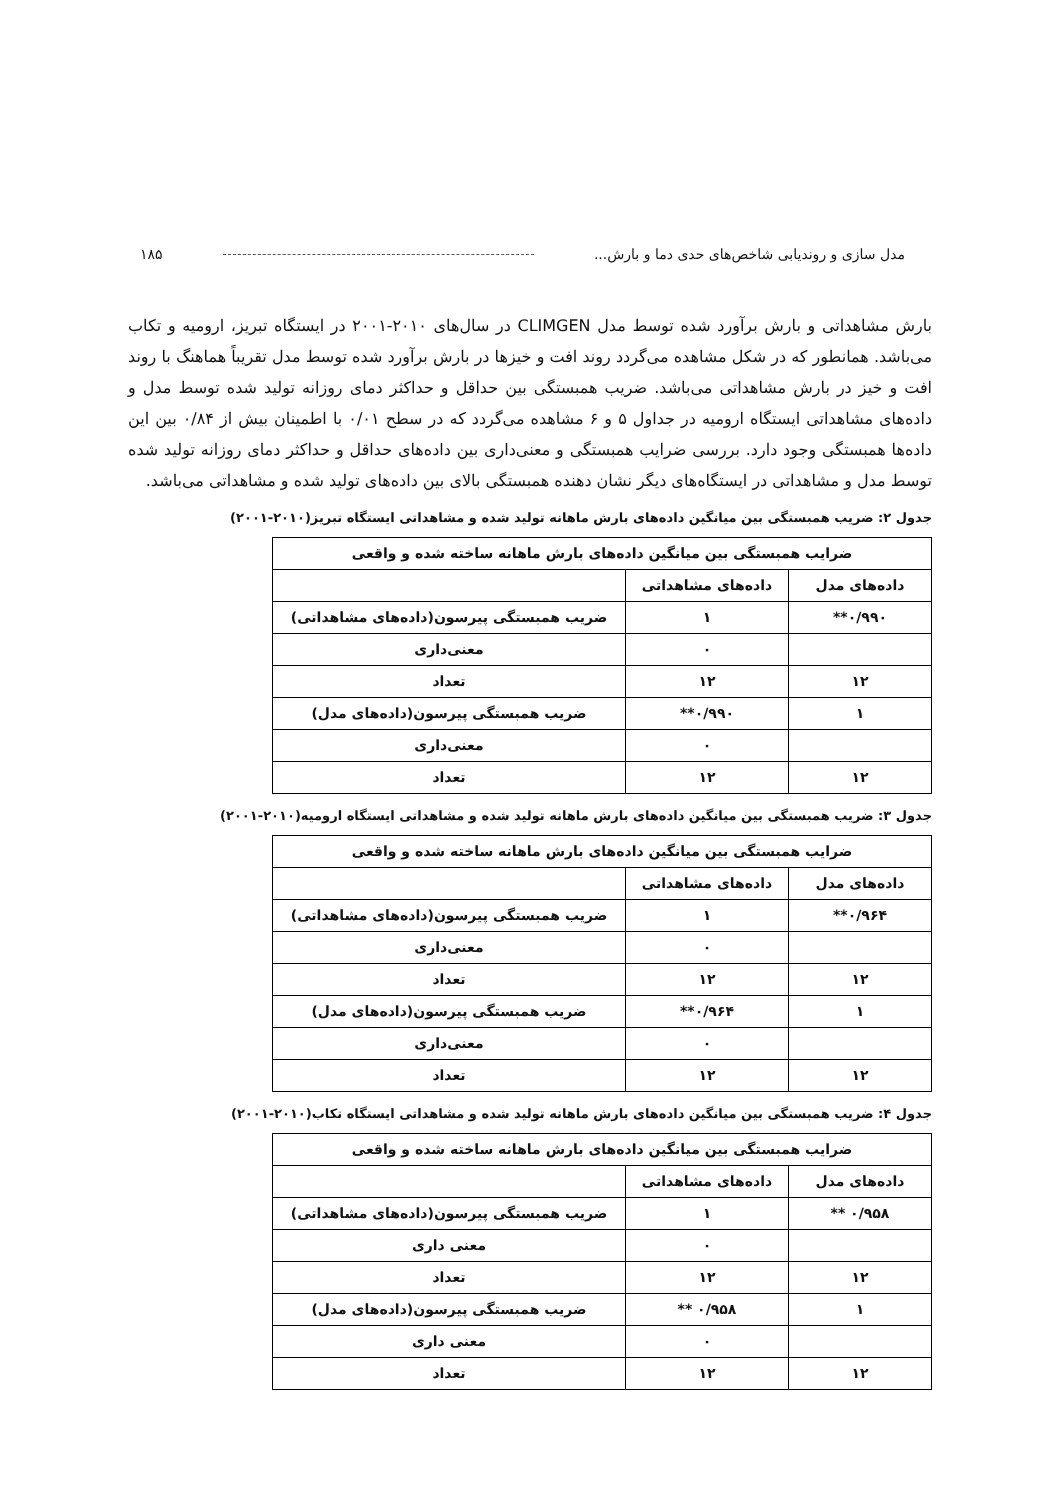مدل سازی و روندیابی شاخص‌های حدی دما و بارش... ۱۸۵
بارش مشاهداتی و بارش برآورد شده توسط مدل CLIMGEN در سال‌های ۲۰۱۰-۲۰۰۱ در ایستگاه تبریز، ارومیه و تکاب می‌باشد. همانطور که در شکل مشاهده می‌گردد روند افت و خیزها در بارش برآورد شده توسط مدل تقریباً هماهنگ با روند افت و خیز در بارش مشاهداتی می‌باشد. ضریب همبستگی بین حداقل و حداکثر دمای روزانه تولید شده توسط مدل و داده‌های مشاهداتی ایستگاه ارومیه در جداول ۵ و ۶ مشاهده می‌گردد که در سطح ۰/۰۱ با اطمینان بیش از ۰/۸۴ بین این داده‌ها همبستگی وجود دارد. بررسی ضرایب همبستگی و معنی‌داری بین داده‌های حداقل و حداکثر دمای روزانه تولید شده توسط مدل و مشاهداتی در ایستگاه‌های دیگر نشان دهنده همبستگی بالای بین داده‌های تولید شده و مشاهداتی می‌باشد.
جدول ۲: ضریب همبستگی بین میانگین داده‌های بارش ماهانه تولید شده و مشاهداتی ایستگاه تبریز(۲۰۱۰-۲۰۰۱)
| ضرایب همبستگی بین میانگین داده‌های بارش ماهانه ساخته شده و واقعی | | |
| داده‌های مدل | داده‌های مشاهداتی | |
| ۰/۹۹۰** | ۱ | ضریب همبستگی پیرسون(داده‌های مشاهداتی) |
| | ۰ | معنی‌داری |
| ۱۲ | ۱۲ | تعداد |
| ۱ | ۰/۹۹۰** | ضریب همبستگی پیرسون(داده‌های مدل) |
| | ۰ | معنی‌داری |
| ۱۲ | ۱۲ | تعداد |
جدول ۳: ضریب همبستگی بین میانگین داده‌های بارش ماهانه تولید شده و مشاهداتی ایستگاه ارومیه(۲۰۱۰-۲۰۰۱)
| ضرایب همبستگی بین میانگین داده‌های بارش ماهانه ساخته شده و واقعی | | |
| داده‌های مدل | داده‌های مشاهداتی | |
| ۰/۹۶۴** | ۱ | ضریب همبستگی پیرسون(داده‌های مشاهداتی) |
| | ۰ | معنی‌داری |
| ۱۲ | ۱۲ | تعداد |
| ۱ | ۰/۹۶۴** | ضریب همبستگی پیرسون(داده‌های مدل) |
| | ۰ | معنی‌داری |
| ۱۲ | ۱۲ | تعداد |
جدول ۴: ضریب همبستگی بین میانگین داده‌های بارش ماهانه تولید شده و مشاهداتی ایستگاه تکاب(۲۰۱۰-۲۰۰۱)
| ضرایب همبستگی بین میانگین داده‌های بارش ماهانه ساخته شده و واقعی | | |
| داده‌های مدل | داده‌های مشاهداتی | |
| ۰/۹۵۸ ** | ۱ | ضریب همبستگی پیرسون(داده‌های مشاهداتی) |
| | ۰ | معنی داری |
| ۱۲ | ۱۲ | تعداد |
| ۱ | ۰/۹۵۸ ** | ضریب همبستگی پیرسون(داده‌های مدل) |
| | ۰ | معنی داری |
| ۱۲ | ۱۲ | تعداد |